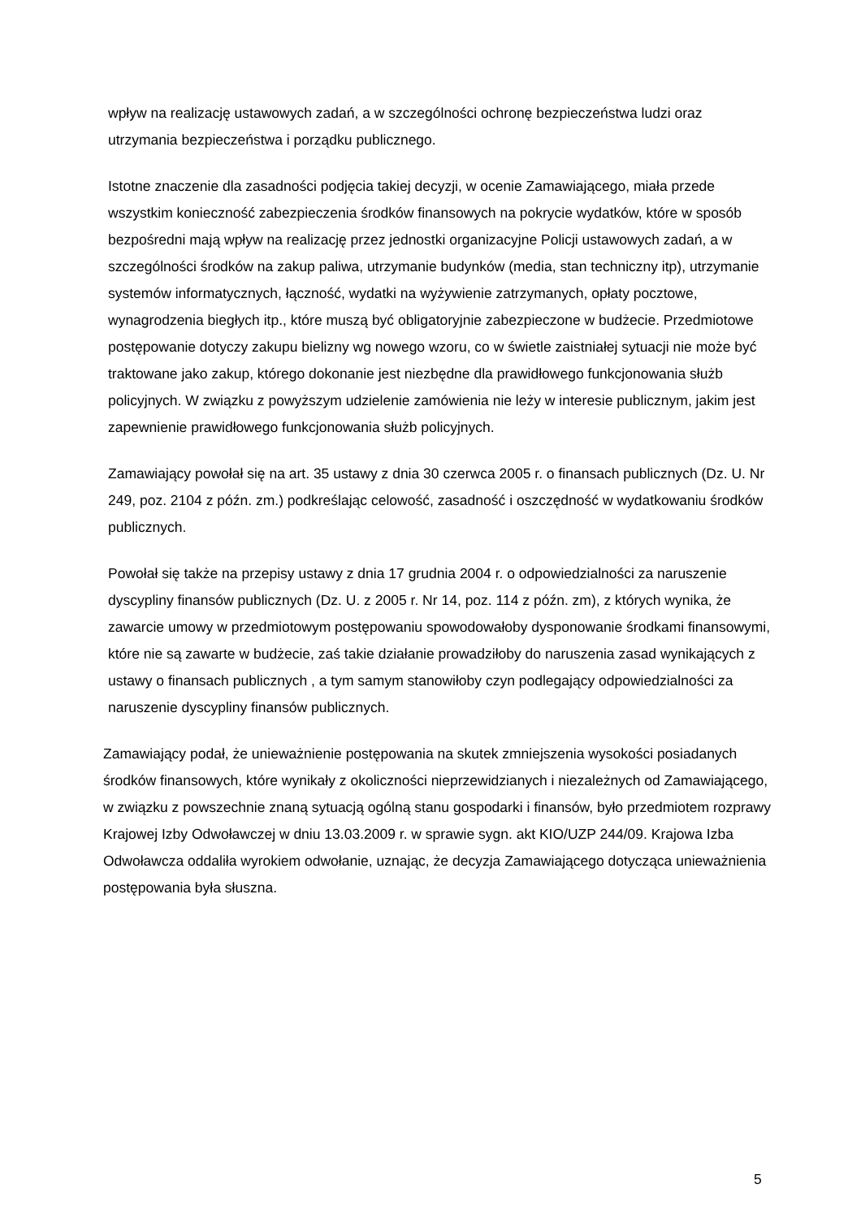wpływ na realizację ustawowych zadań, a w szczególności ochronę bezpieczeństwa ludzi oraz utrzymania bezpieczeństwa i porządku publicznego.
Istotne znaczenie dla zasadności podjęcia takiej decyzji, w ocenie Zamawiającego, miała przede wszystkim konieczność zabezpieczenia środków finansowych na pokrycie wydatków, które w sposób bezpośredni mają wpływ na realizację przez jednostki organizacyjne Policji ustawowych zadań, a w szczególności środków na zakup paliwa, utrzymanie budynków (media, stan techniczny itp), utrzymanie systemów informatycznych, łączność, wydatki na wyżywienie zatrzymanych, opłaty pocztowe, wynagrodzenia biegłych itp., które muszą być obligatoryjnie zabezpieczone w budżecie. Przedmiotowe postępowanie dotyczy zakupu bielizny wg nowego wzoru, co w świetle zaistniałej sytuacji nie może być traktowane jako zakup, którego dokonanie jest niezbędne dla prawidłowego funkcjonowania służb policyjnych. W związku z powyższym udzielenie zamówienia nie leży w interesie publicznym, jakim jest zapewnienie prawidłowego funkcjonowania służb policyjnych.
Zamawiający powołał się na art. 35 ustawy z dnia 30 czerwca 2005 r. o finansach publicznych (Dz. U. Nr 249, poz. 2104 z późn. zm.) podkreślając celowość, zasadność i oszczędność w wydatkowaniu środków publicznych.
Powołał się także na przepisy ustawy z dnia 17 grudnia 2004 r. o odpowiedzialności za naruszenie dyscypliny finansów publicznych (Dz. U. z 2005 r. Nr 14, poz. 114 z późn. zm), z których wynika, że zawarcie umowy w przedmiotowym postępowaniu spowodowałoby dysponowanie środkami finansowymi, które nie są zawarte w budżecie, zaś takie działanie prowadziłoby do naruszenia zasad wynikających z ustawy o finansach publicznych , a tym samym stanowiłoby czyn podlegający odpowiedzialności za naruszenie dyscypliny finansów publicznych.
Zamawiający podał, że unieważnienie postępowania na skutek zmniejszenia wysokości posiadanych środków finansowych, które wynikały z okoliczności nieprzewidzianych i niezależnych od Zamawiającego, w związku z powszechnie znaną sytuacją ogólną stanu gospodarki i finansów, było przedmiotem rozprawy Krajowej Izby Odwoławczej w dniu 13.03.2009 r. w sprawie sygn. akt KIO/UZP 244/09. Krajowa Izba Odwoławcza oddaliła wyrokiem odwołanie, uznając, że decyzja Zamawiającego dotycząca unieważnienia postępowania była słuszna.
5